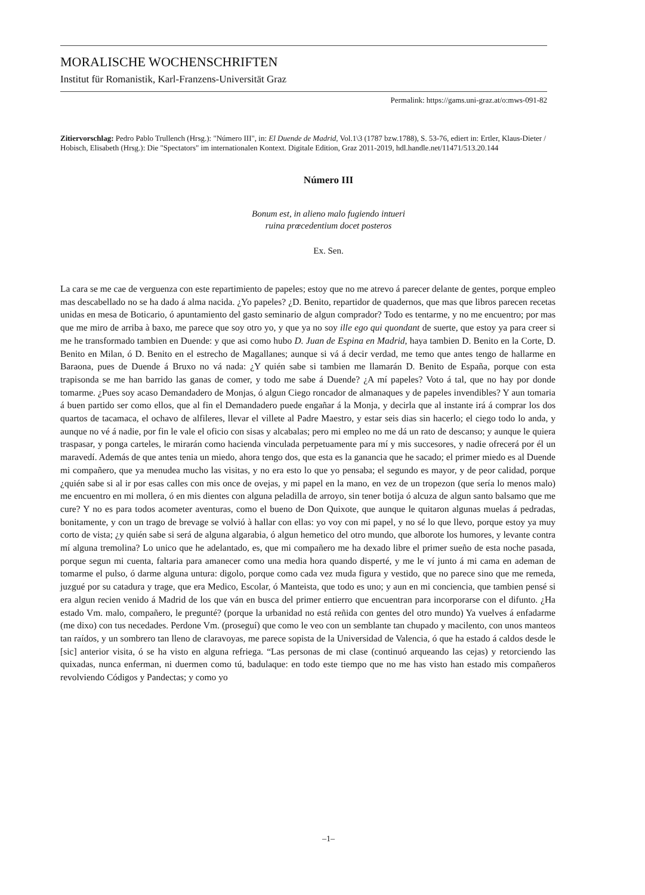MORALISCHE WOCHENSCHRIFTEN
Institut für Romanistik, Karl-Franzens-Universität Graz
Permalink: https://gams.uni-graz.at/o:mws-091-82
Zitiervorschlag: Pedro Pablo Trullench (Hrsg.): "Número III", in: El Duende de Madrid, Vol.1\3 (1787 bzw.1788), S. 53-76, ediert in: Ertler, Klaus-Dieter / Hobisch, Elisabeth (Hrsg.): Die "Spectators" im internationalen Kontext. Digitale Edition, Graz 2011-2019, hdl.handle.net/11471/513.20.144
Número III
Bonum est, in alieno malo fugiendo intueri
ruina prœcedentium docet posteros
Ex. Sen.
La cara se me cae de verguenza con este repartimiento de papeles; estoy que no me atrevo á parecer delante de gentes, porque empleo mas descabellado no se ha dado á alma nacida. ¿Yo papeles? ¿D. Benito, repartidor de quadernos, que mas que libros parecen recetas unidas en mesa de Boticario, ó apuntamiento del gasto seminario de algun comprador? Todo es tentarme, y no me encuentro; por mas que me miro de arriba à baxo, me parece que soy otro yo, y que ya no soy ille ego qui quondant de suerte, que estoy ya para creer si me he transformado tambien en Duende: y que asi como hubo D. Juan de Espina en Madrid, haya tambien D. Benito en la Corte, D. Benito en Milan, ó D. Benito en el estrecho de Magallanes; aunque si vá á decir verdad, me temo que antes tengo de hallarme en Baraona, pues de Duende á Bruxo no vá nada: ¿Y quién sabe si tambien me llamarán D. Benito de España, porque con esta trapisonda se me han barrido las ganas de comer, y todo me sabe á Duende? ¿A mí papeles? Voto á tal, que no hay por donde tomarme. ¿Pues soy acaso Demandadero de Monjas, ó algun Ciego roncador de almanaques y de papeles invendibles? Y aun tomaria á buen partido ser como ellos, que al fin el Demandadero puede engañar á la Monja, y decirla que al instante irá á comprar los dos quartos de tacamaca, el ochavo de alfileres, llevar el villete al Padre Maestro, y estar seis dias sin hacerlo; el ciego todo lo anda, y aunque no vé á nadie, por fin le vale el oficio con sisas y alcabalas; pero mi empleo no me dá un rato de descanso; y aunque le quiera traspasar, y ponga carteles, le mirarán como hacienda vinculada perpetuamente para mí y mis succesores, y nadie ofrecerá por él un maravedí. Además de que antes tenia un miedo, ahora tengo dos, que esta es la ganancia que he sacado; el primer miedo es al Duende mi compañero, que ya menudea mucho las visitas, y no era esto lo que yo pensaba; el segundo es mayor, y de peor calidad, porque ¿quién sabe si al ir por esas calles con mis once de ovejas, y mi papel en la mano, en vez de un tropezon (que sería lo menos malo) me encuentro en mi mollera, ó en mis dientes con alguna peladilla de arroyo, sin tener botija ó alcuza de algun santo balsamo que me cure? Y no es para todos acometer aventuras, como el bueno de Don Quixote, que aunque le quitaron algunas muelas á pedradas, bonitamente, y con un trago de brevage se volvió à hallar con ellas: yo voy con mi papel, y no sé lo que llevo, porque estoy ya muy corto de vista; ¿y quién sabe si será de alguna algarabia, ó algun hemetico del otro mundo, que alborote los humores, y levante contra mí alguna tremolina? Lo unico que he adelantado, es, que mi compañero me ha dexado libre el primer sueño de esta noche pasada, porque segun mi cuenta, faltaria para amanecer como una media hora quando disperté, y me le ví junto á mi cama en ademan de tomarme el pulso, ó darme alguna untura: digolo, porque como cada vez muda figura y vestido, que no parece sino que me remeda, juzgué por su catadura y trage, que era Medico, Escolar, ó Manteista, que todo es uno; y aun en mi conciencia, que tambien pensé si era algun recien venido á Madrid de los que ván en busca del primer entierro que encuentran para incorporarse con el difunto. ¿Ha estado Vm. malo, compañero, le pregunté? (porque la urbanidad no está reñida con gentes del otro mundo) Ya vuelves á enfadarme (me dixo) con tus necedades. Perdone Vm. (proseguí) que como le veo con un semblante tan chupado y macilento, con unos manteos tan raídos, y un sombrero tan lleno de claravoyas, me parece sopista de la Universidad de Valencia, ó que ha estado á caldos desde le [sic] anterior visita, ó se ha visto en alguna refriega. “Las personas de mi clase (continuó arqueando las cejas) y retorciendo las quixadas, nunca enferman, ni duermen como tú, badulaque: en todo este tiempo que no me has visto han estado mis compañeros revolviendo Códigos y Pandectas; y como yo
–1–